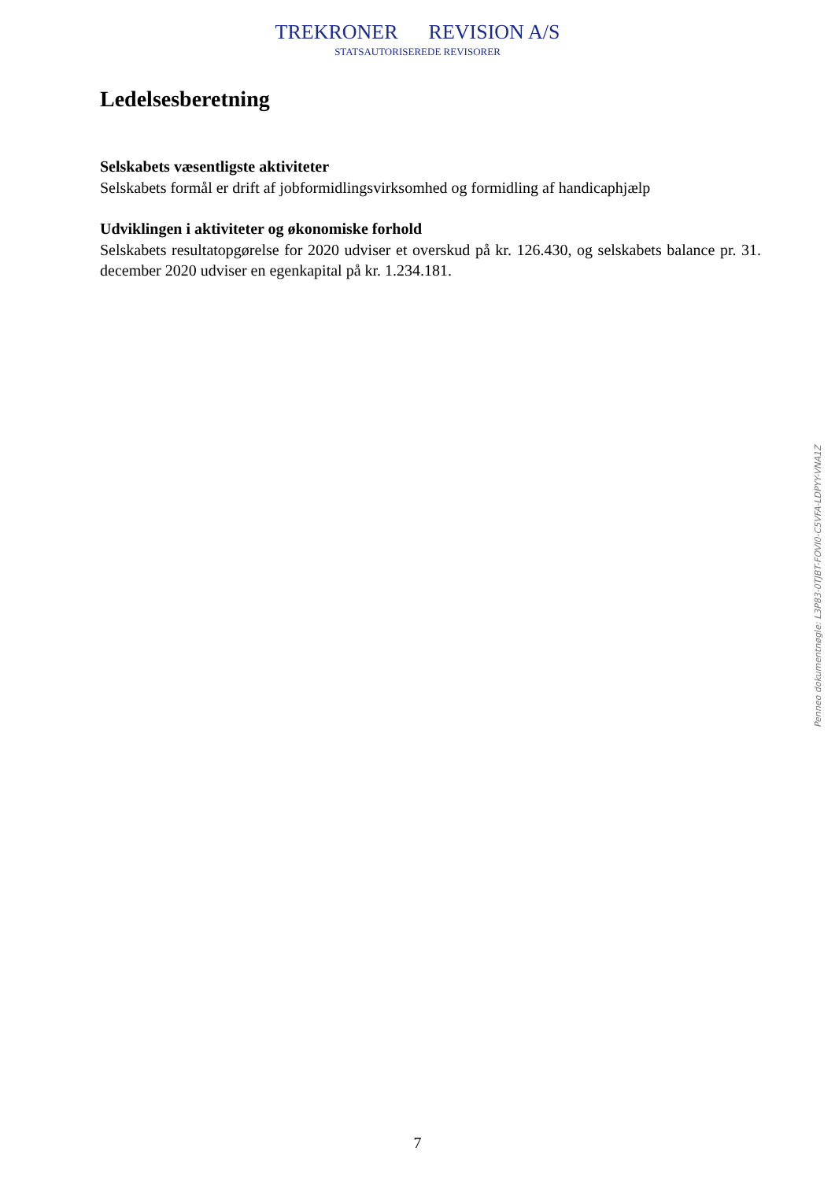TREKRONER REVISION A/S
STATSAUTORISEREDE REVISORER
Ledelsesberetning
Selskabets væsentligste aktiviteter
Selskabets formål er drift af jobformidlingsvirksomhed og formidling af handicaphjælp
Udviklingen i aktiviteter og økonomiske forhold
Selskabets resultatopgørelse for 2020 udviser et overskud på kr. 126.430, og selskabets balance pr. 31. december 2020 udviser en egenkapital på kr. 1.234.181.
Penneo dokumentnøgle: L3P83-0TJBT-FOVI0-C5VFA-LDPYY-VNA1Z
7